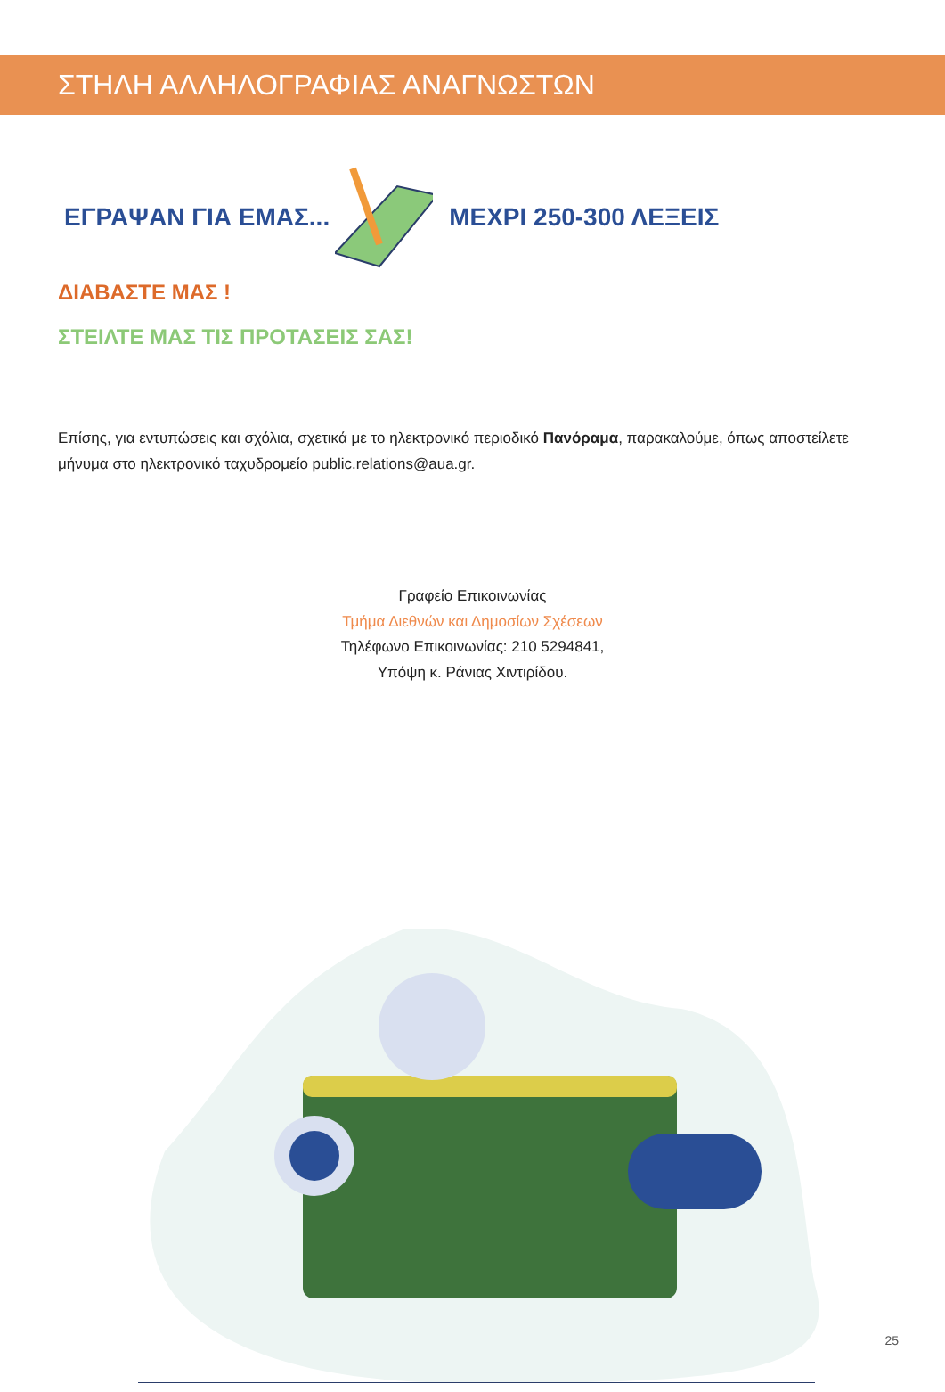ΣΤΗΛΗ ΑΛΛΗΛΟΓΡΑΦΙΑΣ ΑΝΑΓΝΩΣΤΩΝ
ΕΓΡΑΨΑΝ ΓΙΑ ΕΜΑΣ... ΜΕΧΡΙ 250-300 ΛΕΞΕΙΣ
ΔΙΑΒΑΣΤΕ ΜΑΣ !
ΣΤΕΙΛΤΕ ΜΑΣ ΤΙΣ ΠΡΟΤΑΣΕΙΣ ΣΑΣ!
Επίσης, για εντυπώσεις και σχόλια, σχετικά με το ηλεκτρονικό περιοδικό Πανόραμα, παρακαλούμε, όπως αποστείλετε μήνυμα στο ηλεκτρονικό ταχυδρομείο public.relations@aua.gr.
Γραφείο Επικοινωνίας
Τμήμα Διεθνών και Δημοσίων Σχέσεων
Τηλέφωνο Επικοινωνίας: 210 5294841,
Υπόψη κ. Ράνιας Χιντιρίδου.
25